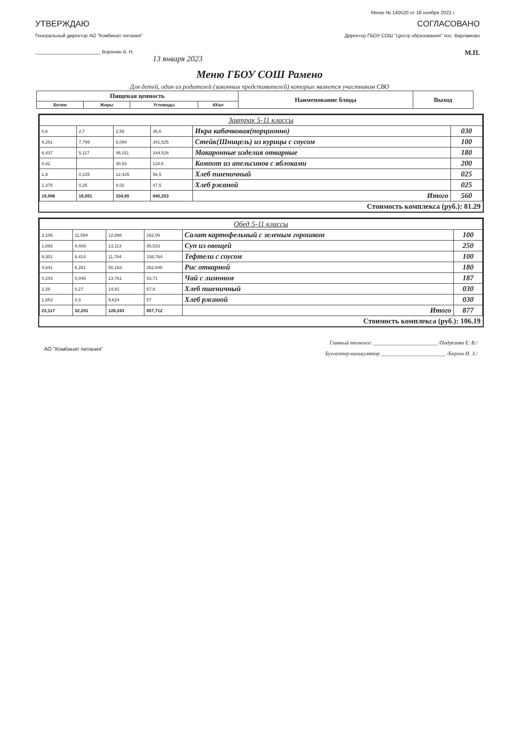Меню № 140520 от 18 ноября 2022 г.
УТВЕРЖДАЮ
Генеральный директор АО "Комбинат питания"
________________________ Воронин А. Н.
13 января 2023
СОГЛАСОВАНО
Директор ГБОУ СОШ "Центр образования" пос. Варламово
М.П.
Меню ГБОУ СОШ Рамено
Для детей, один из родителей (законных представителей) которых является участником СВО
| Пищевая ценность | | | | Наименование блюда | Выход |
| --- | --- | --- | --- | --- | --- |
| Белки | Жиры | Углеводы | ККал | | |
| Завтрак 5-11 классы | | | | | |
| 0,6 | 2,7 | 2,58 | 36,6 | Икра кабачковая(порционно) | 030 |
| 9,261 | 7,799 | 5,094 | 341,525 | Стейк(Шницель) из курицы с соусом | 100 |
| 6,437 | 5,117 | 46,011 | 244,528 | Макаронные изделия отварные | 180 |
| 0,42 | | 30,52 | 118,6 | Компот из апельсинов с яблоками | 200 |
| 1,9 | 0,225 | 12,425 | 56,5 | Хлеб пшеничный | 025 |
| 1,378 | 0,25 | 8,02 | 47,5 | Хлеб ржаной | 025 |
| 19,996 | 16,091 | 104,65 | 845,253 | Итого | 560 |
| Стоимость комплекса (руб.): 81.29 | | | | | |
| Обед 5-11 классы | | | | | |
| 3,106 | 11,594 | 12,888 | 162,06 | Салат картофельный с зеленым горошком | 100 |
| 1,893 | 4,406 | 13,113 | 95,533 | Суп из овощей | 250 |
| 9,301 | 9,414 | 11,784 | 158,764 | Тефтели с соусом | 100 |
| 4,641 | 6,261 | 50,163 | 262,845 | Рис отварной | 180 |
| 0,243 | 0,046 | 13,761 | 53,71 | Чай с лимоном | 187 |
| 2,28 | 0,27 | 14,91 | 67,8 | Хлеб пшеничный | 030 |
| 1,653 | 0,3 | 9,624 | 57 | Хлеб ржаной | 030 |
| 23,117 | 32,291 | 126,243 | 857,712 | Итого | 877 |
| Стоимость комплекса (руб.): 106.19 | | | | | |
АО "Комбинат питания"
Главный технолог ________________________ /Подрезова Е. В./
Бухгалтер-калькулятор ________________________ /Берген И. З./